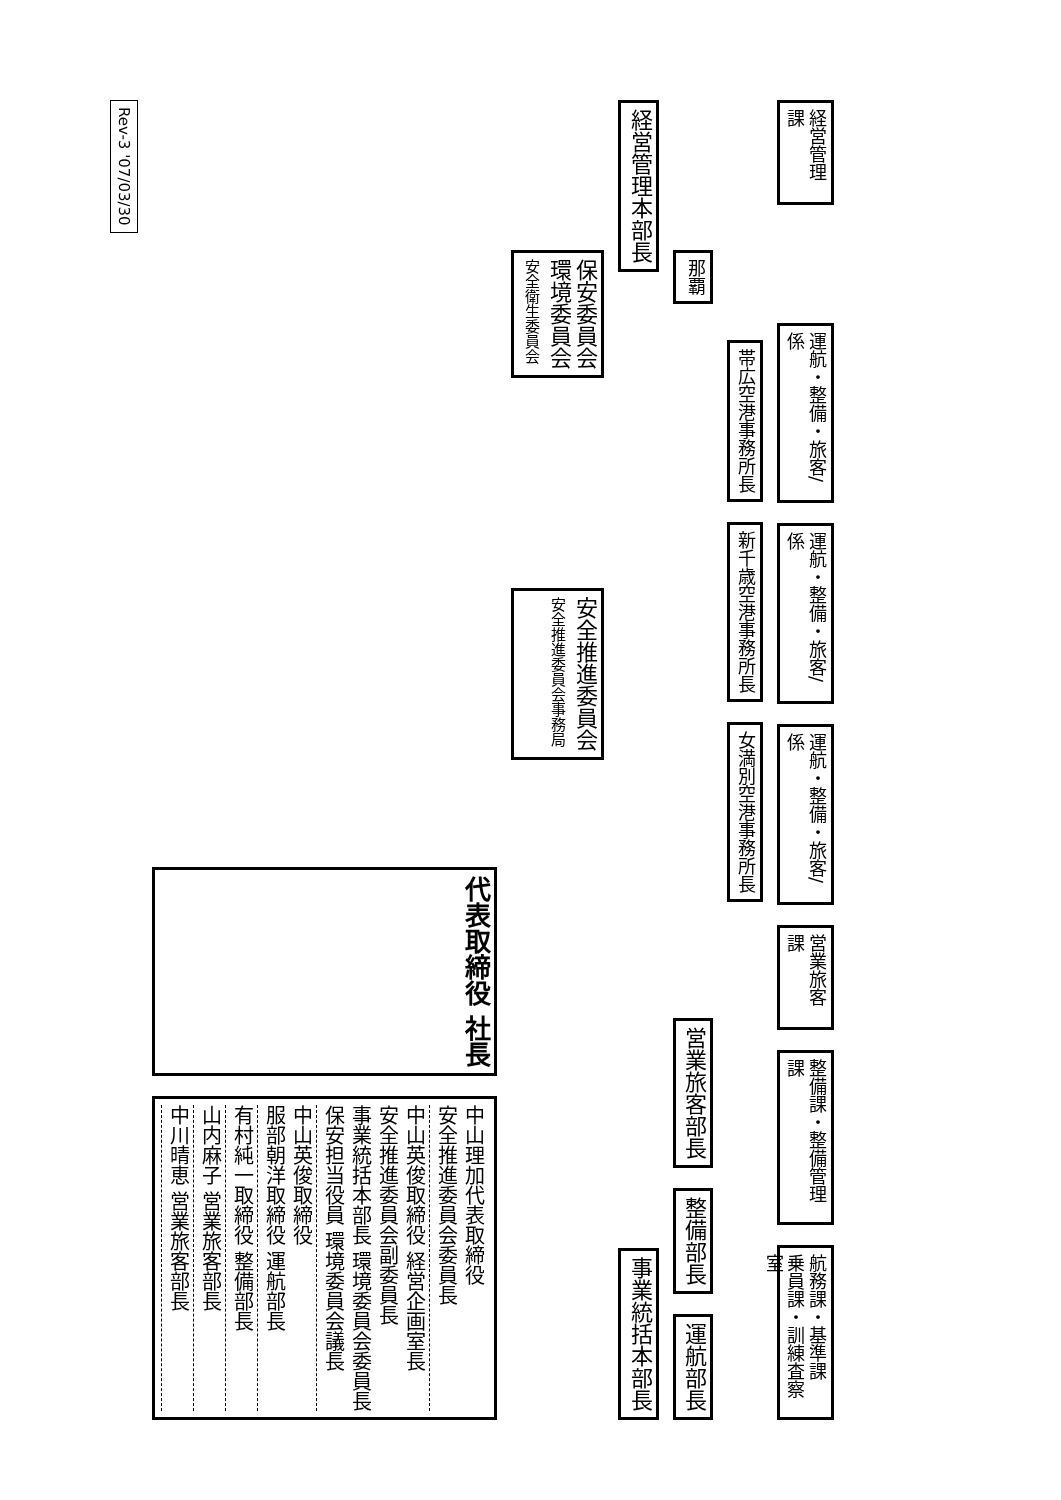Rev-3 '07/03/30
代表取締役 社長
中山理加代表取締役
安全推進委員会委員長
中山英俊取締役 経営企画室長
安全推進委員会副委員長
事業統括本部長 環境委員会委員長
保安担当役員 環境委員会議長
中山英俊取締役
服部朝洋取締役 運航部長
有村純一取締役 整備部長
山内麻子 営業旅客部長
中川晴恵 営業旅客部長
保安委員会
環境委員会
安全衛生委員会
安全推進委員会
安全推進委員会事務局
経営管理本部長
事業統括本部長
那覇
営業旅客部長
整備部長
運航部長
帯広空港事務所長
新千歳空港事務所長
女満別空港事務所長
経営管理課
運航・整備・旅客/係
運航・整備・旅客/係
運航・整備・旅客/係
営業旅客課
整備課・整備管理課
航務課・基準課
乗員課・訓練査察室